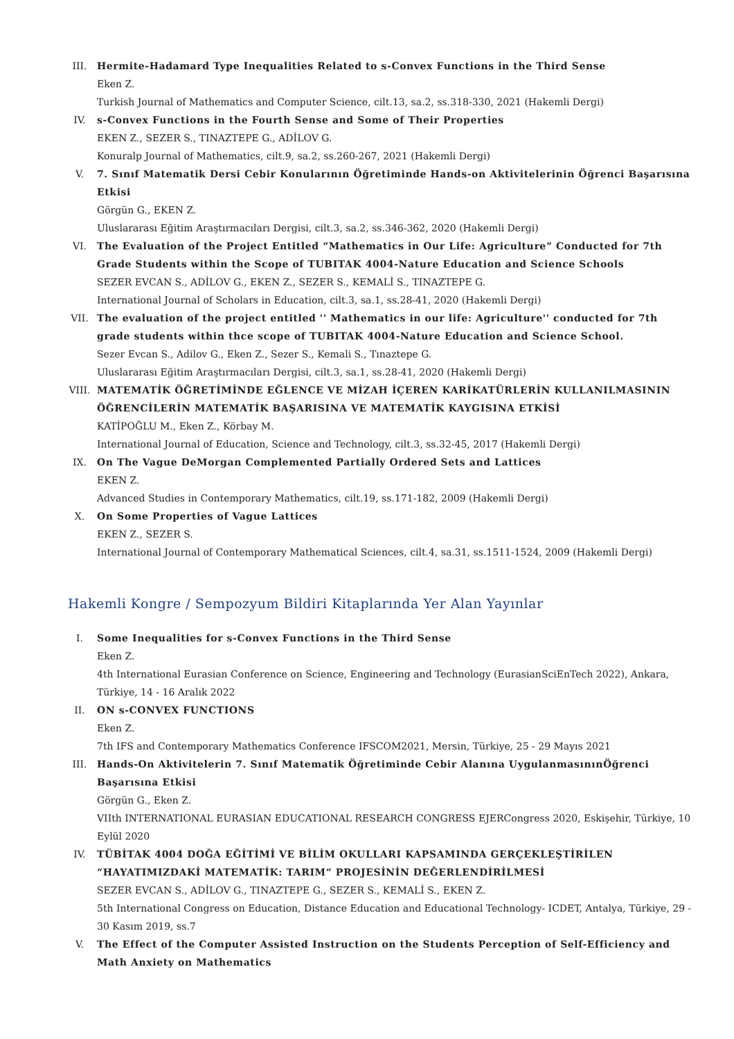III. Hermite-Hadamard Type Inequalities Related to s-Convex Functions in the Third Sense
Eken Z.
Turkish Journal of Mathematics and Computer Science, cilt.13, sa.2, ss.318-330, 2021 (Hakemli Dergi)
IV. s-Convex Functions in the Fourth Sense and Some of Their Properties
EKEN Z., SEZER S., TINAZTEPE G., ADİLOV G.
Konuralp Journal of Mathematics, cilt.9, sa.2, ss.260-267, 2021 (Hakemli Dergi)
V. 7. Sınıf Matematik Dersi Cebir Konularının Öğretiminde Hands-on Aktivitelerinin Öğrenci Başarısına Etkisi
Görgün G., EKEN Z.
Uluslararası Eğitim Araştırmacıları Dergisi, cilt.3, sa.2, ss.346-362, 2020 (Hakemli Dergi)
VI. The Evaluation of the Project Entitled “Mathematics in Our Life: Agriculture” Conducted for 7th Grade Students within the Scope of TUBITAK 4004-Nature Education and Science Schools
SEZER EVCAN S., ADİLOV G., EKEN Z., SEZER S., KEMALİ S., TINAZTEPE G.
International Journal of Scholars in Education, cilt.3, sa.1, ss.28-41, 2020 (Hakemli Dergi)
VII. The evaluation of the project entitled '' Mathematics in our life: Agriculture'' conducted for 7th grade students within thce scope of TUBITAK 4004-Nature Education and Science School.
Sezer Evcan S., Adilov G., Eken Z., Sezer S., Kemali S., Tınaztepe G.
Uluslararası Eğitim Araştırmacıları Dergisi, cilt.3, sa.1, ss.28-41, 2020 (Hakemli Dergi)
VIII. MATEMATİK ÖĞRETİMİNDE EĞLENCE VE MİZAH İÇEREN KARİKATÜRLERİN KULLANILMASININ ÖĞRENCİLERİN MATEMATİK BAŞARISINA VE MATEMATİK KAYGISINA ETKİSİ
KATİPOĞLU M., Eken Z., Körbay M.
International Journal of Education, Science and Technology, cilt.3, ss.32-45, 2017 (Hakemli Dergi)
IX. On The Vague DeMorgan Complemented Partially Ordered Sets and Lattices
EKEN Z.
Advanced Studies in Contemporary Mathematics, cilt.19, ss.171-182, 2009 (Hakemli Dergi)
X. On Some Properties of Vague Lattices
EKEN Z., SEZER S.
International Journal of Contemporary Mathematical Sciences, cilt.4, sa.31, ss.1511-1524, 2009 (Hakemli Dergi)
Hakemli Kongre / Sempozyum Bildiri Kitaplarında Yer Alan Yayınlar
I. Some Inequalities for s-Convex Functions in the Third Sense
Eken Z.
4th International Eurasian Conference on Science, Engineering and Technology (EurasianSciEnTech 2022), Ankara, Türkiye, 14 - 16 Aralık 2022
II. ON s-CONVEX FUNCTIONS
Eken Z.
7th IFS and Contemporary Mathematics Conference IFSCOM2021, Mersin, Türkiye, 25 - 29 Mayıs 2021
III. Hands-On Aktivitelerin 7. Sınıf Matematik Öğretiminde Cebir Alanına UygulanmasınınÖğrenci Başarısına Etkisi
Görgün G., Eken Z.
VIIth INTERNATIONAL EURASIAN EDUCATIONAL RESEARCH CONGRESS EJERCongress 2020, Eskişehir, Türkiye, 10 Eylül 2020
IV. TÜBİTAK 4004 DOĞA EĞİTİMİ VE BİLİM OKULLARI KAPSAMINDA GERÇEKLEŞTİRİLEN “HAYATIMIZDAKİ MATEMATİK: TARIM” PROJESİNİN DEĞERLENDİRİLMESİ
SEZER EVCAN S., ADİLOV G., TINAZTEPE G., SEZER S., KEMALİ S., EKEN Z.
5th International Congress on Education, Distance Education and Educational Technology- ICDET, Antalya, Türkiye, 29 - 30 Kasım 2019, ss.7
V. The Effect of the Computer Assisted Instruction on the Students Perception of Self-Efficiency and Math Anxiety on Mathematics